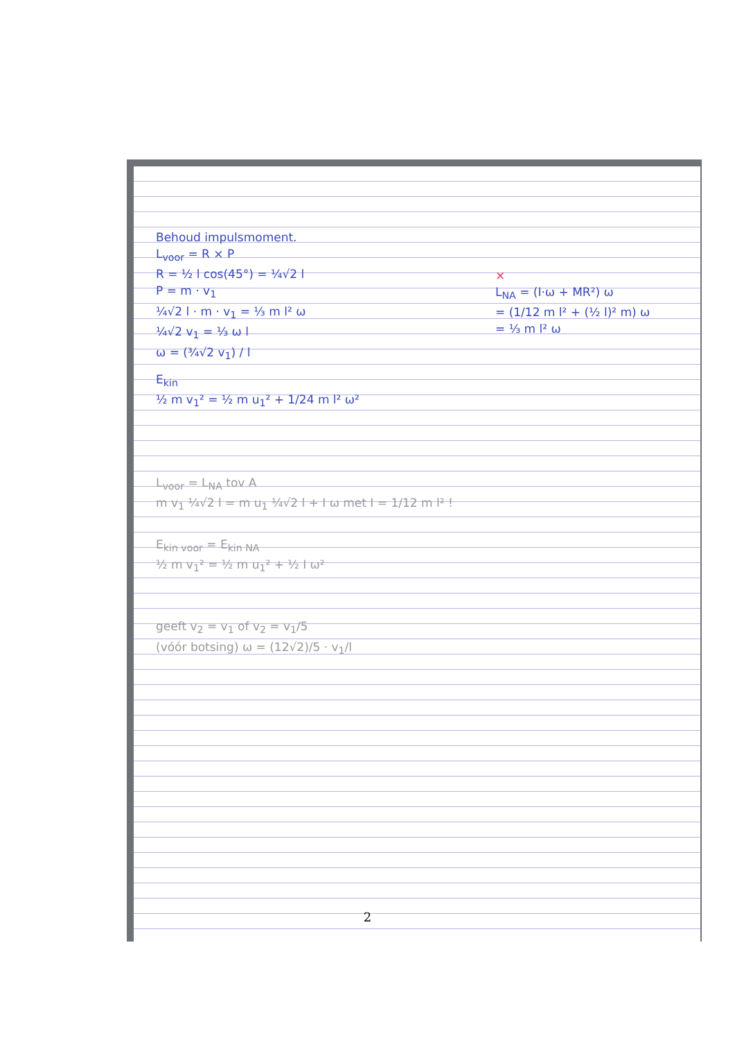Behoud impulsmoment.
L<sub>voor</sub> = R × P
R = ½ l cos(45°) = ¼√2 l
P = m · v<sub>1</sub>
¼√2 l · m · v<sub>1</sub> = ⅓ m l² ω
¼√2 v<sub>1</sub> = ⅓ ω l
ω = (¾√2 v<sub>1</sub>) / l
E<sub>kin</sub>
½ m v<sub>1</sub>² = ½ m u<sub>1</sub>² + 1/24 m l² ω²
L<sub>voor</sub> = L<sub>NA</sub> tov A
m v<sub>1</sub> ¼√2 l = m u<sub>1</sub> ¼√2 l + I ω met I = 1/12 m l² !
E<sub>kin voor</sub> = E<sub>kin NA</sub>
½ m v<sub>1</sub>² = ½ m u<sub>1</sub>² + ½ I ω²
geeft v<sub>2</sub> = v<sub>1</sub> of v<sub>2</sub> = v<sub>1</sub>/5
(vóór botsing) ω = (12√2)/5 · v<sub>1</sub>/l
×
L<sub>NA</sub> = (I·ω + MR²) ω
= (1/12 m l² + (½ l)² m) ω
= ⅓ m l² ω
2